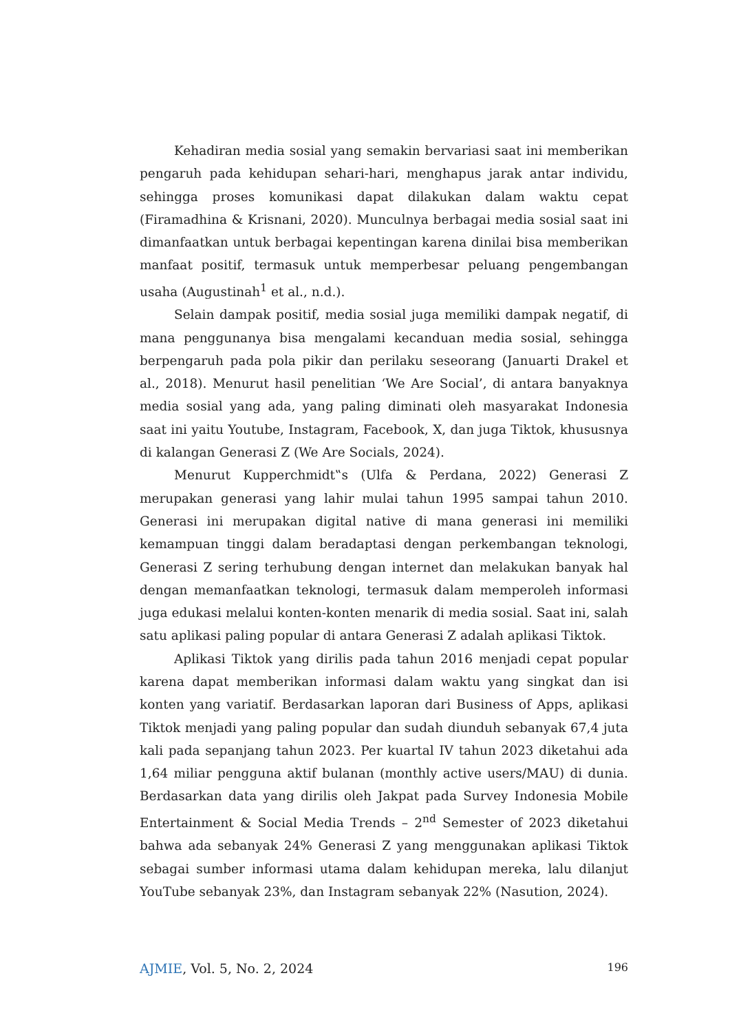Kehadiran media sosial yang semakin bervariasi saat ini memberikan pengaruh pada kehidupan sehari-hari, menghapus jarak antar individu, sehingga proses komunikasi dapat dilakukan dalam waktu cepat (Firamadhina & Krisnani, 2020). Munculnya berbagai media sosial saat ini dimanfaatkan untuk berbagai kepentingan karena dinilai bisa memberikan manfaat positif, termasuk untuk memperbesar peluang pengembangan usaha (Augustinah<sup>1</sup> et al., n.d.).
Selain dampak positif, media sosial juga memiliki dampak negatif, di mana penggunanya bisa mengalami kecanduan media sosial, sehingga berpengaruh pada pola pikir dan perilaku seseorang (Januarti Drakel et al., 2018). Menurut hasil penelitian ‘We Are Social’, di antara banyaknya media sosial yang ada, yang paling diminati oleh masyarakat Indonesia saat ini yaitu Youtube, Instagram, Facebook, X, dan juga Tiktok, khususnya di kalangan Generasi Z (We Are Socials, 2024).
Menurut Kupperchmidt‟s (Ulfa & Perdana, 2022) Generasi Z merupakan generasi yang lahir mulai tahun 1995 sampai tahun 2010. Generasi ini merupakan digital native di mana generasi ini memiliki kemampuan tinggi dalam beradaptasi dengan perkembangan teknologi, Generasi Z sering terhubung dengan internet dan melakukan banyak hal dengan memanfaatkan teknologi, termasuk dalam memperoleh informasi juga edukasi melalui konten-konten menarik di media sosial. Saat ini, salah satu aplikasi paling popular di antara Generasi Z adalah aplikasi Tiktok.
Aplikasi Tiktok yang dirilis pada tahun 2016 menjadi cepat popular karena dapat memberikan informasi dalam waktu yang singkat dan isi konten yang variatif. Berdasarkan laporan dari Business of Apps, aplikasi Tiktok menjadi yang paling popular dan sudah diunduh sebanyak 67,4 juta kali pada sepanjang tahun 2023. Per kuartal IV tahun 2023 diketahui ada 1,64 miliar pengguna aktif bulanan (monthly active users/MAU) di dunia. Berdasarkan data yang dirilis oleh Jakpat pada Survey Indonesia Mobile Entertainment & Social Media Trends – 2<sup>nd</sup> Semester of 2023 diketahui bahwa ada sebanyak 24% Generasi Z yang menggunakan aplikasi Tiktok sebagai sumber informasi utama dalam kehidupan mereka, lalu dilanjut YouTube sebanyak 23%, dan Instagram sebanyak 22% (Nasution, 2024).
AJMIE, Vol. 5, No. 2, 2024 196